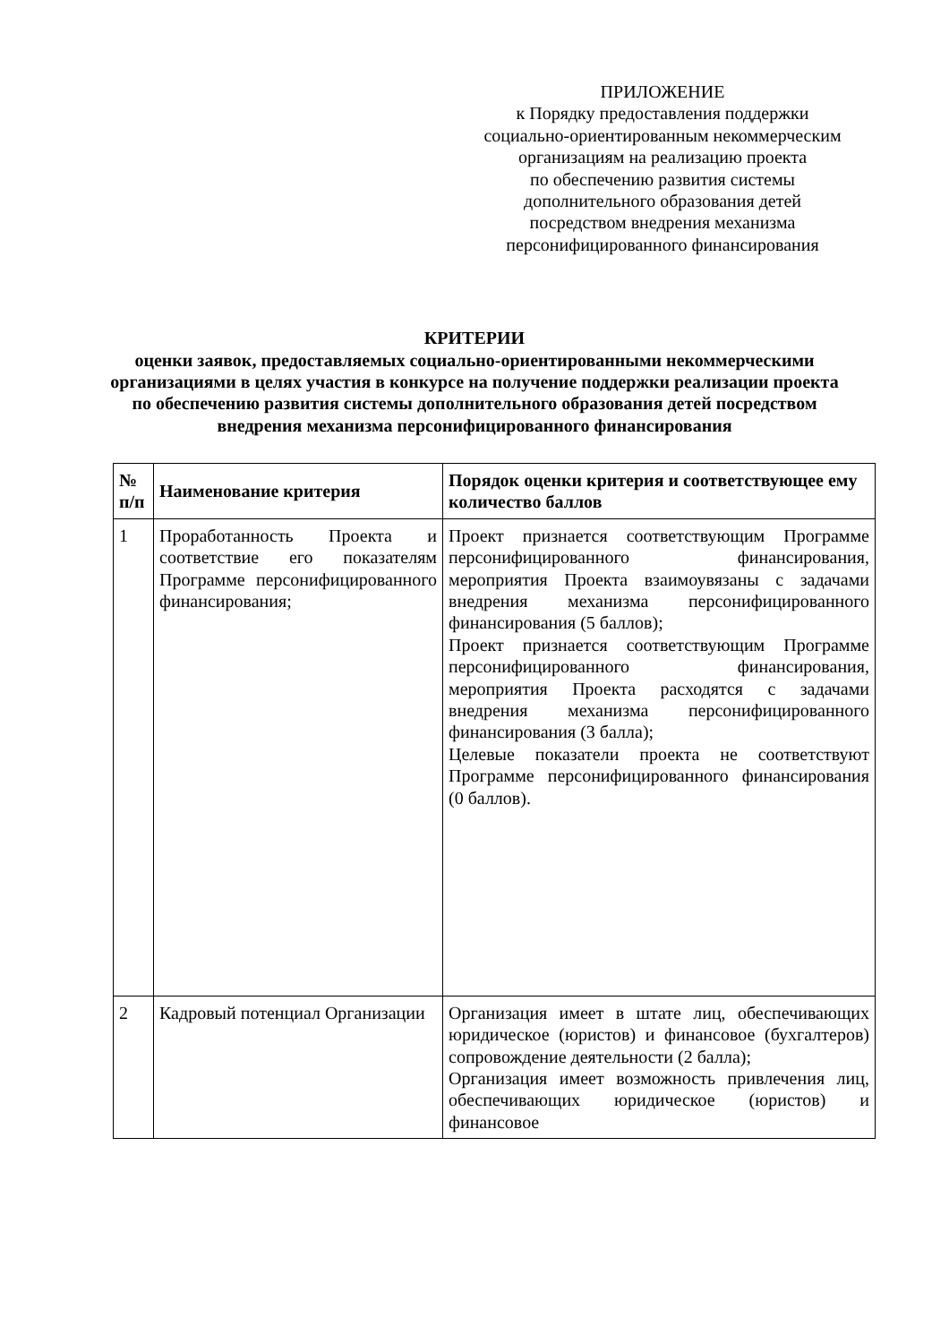ПРИЛОЖЕНИЕ
к Порядку предоставления поддержки
социально-ориентированным некоммерческим организациям на реализацию проекта
по обеспечению развития системы
дополнительного образования детей
посредством внедрения механизма
персонифицированного финансирования
КРИТЕРИИ
оценки заявок, предоставляемых социально-ориентированными некоммерческими организациями в целях участия в конкурсе на получение поддержки реализации проекта по обеспечению развития системы дополнительного образования детей посредством внедрения механизма персонифицированного финансирования
| № п/п | Наименование критерия | Порядок оценки критерия и соответствующее ему количество баллов |
| --- | --- | --- |
| 1 | Проработанность Проекта и соответствие его показателям Программе персонифицированного финансирования; | Проект признается соответствующим Программе персонифицированного финансирования, мероприятия Проекта взаимоувязаны с задачами внедрения механизма персонифицированного финансирования (5 баллов); Проект признается соответствующим Программе персонифицированного финансирования, мероприятия Проекта расходятся с задачами внедрения механизма персонифицированного финансирования (3 балла); Целевые показатели проекта не соответствуют Программе персонифицированного финансирования (0 баллов). |
| 2 | Кадровый потенциал Организации | Организация имеет в штате лиц, обеспечивающих юридическое (юристов) и финансовое (бухгалтеров) сопровождение деятельности (2 балла); Организация имеет возможность привлечения лиц, обеспечивающих юридическое (юристов) и финансовое |